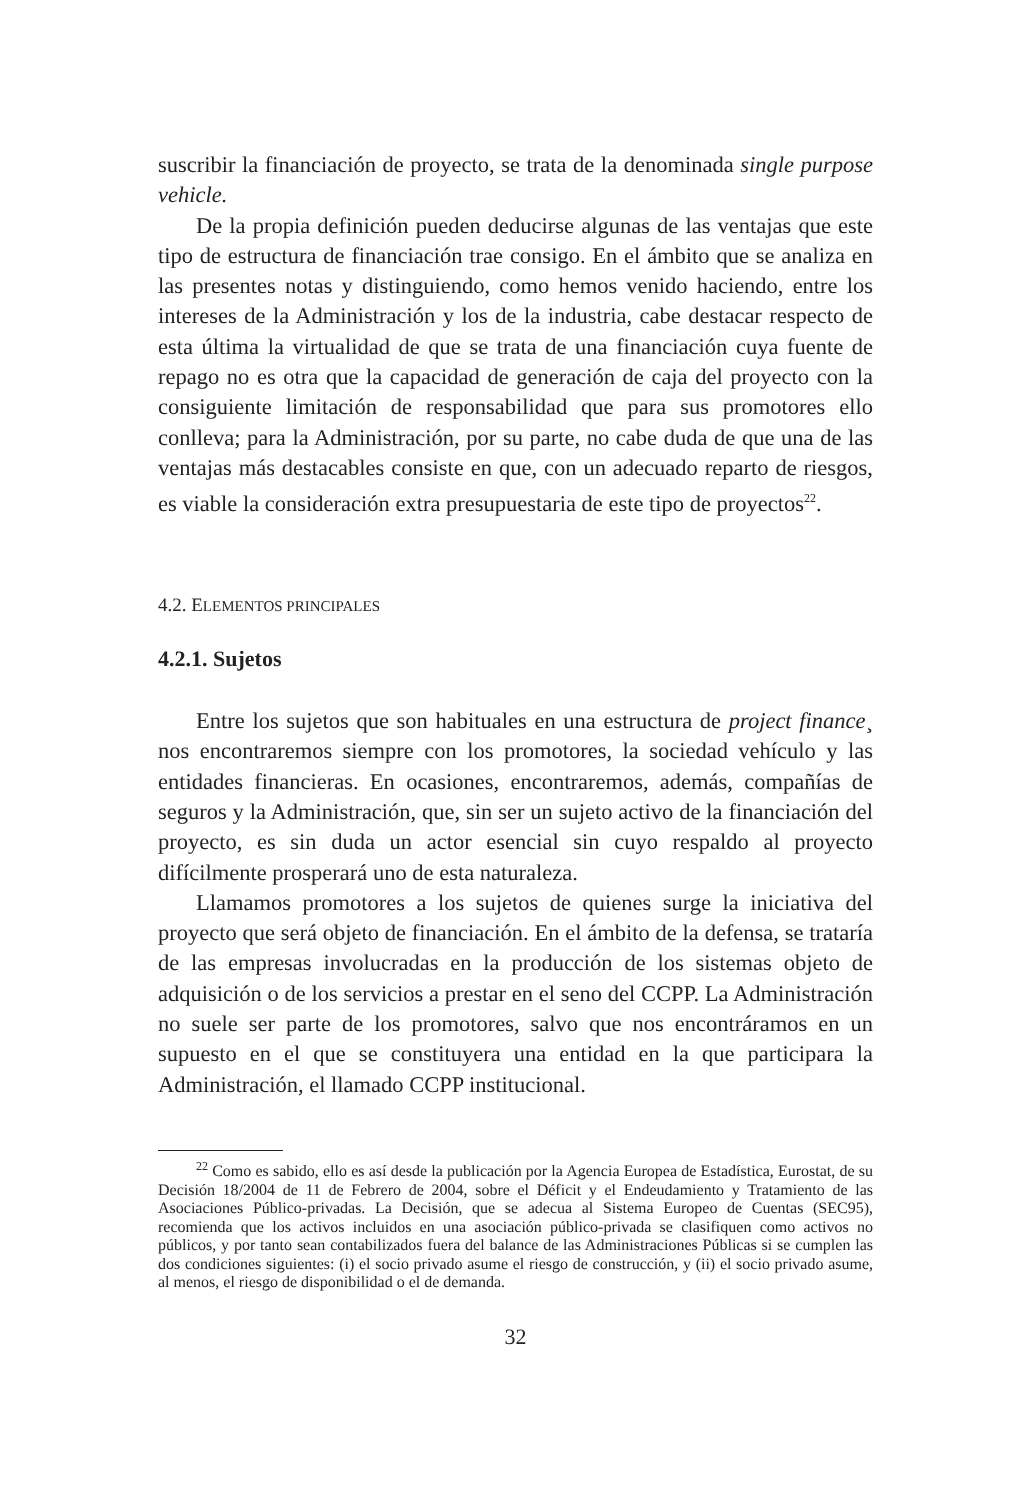suscribir la financiación de proyecto, se trata de la denominada single purpose vehicle.
De la propia definición pueden deducirse algunas de las ventajas que este tipo de estructura de financiación trae consigo. En el ámbito que se analiza en las presentes notas y distinguiendo, como hemos venido haciendo, entre los intereses de la Administración y los de la industria, cabe destacar respecto de esta última la virtualidad de que se trata de una financiación cuya fuente de repago no es otra que la capacidad de generación de caja del proyecto con la consiguiente limitación de responsabilidad que para sus promotores ello conlleva; para la Administración, por su parte, no cabe duda de que una de las ventajas más destacables consiste en que, con un adecuado reparto de riesgos, es viable la consideración extra presupuestaria de este tipo de proyectos<sup>22</sup>.
4.2. ELEMENTOS PRINCIPALES
4.2.1. Sujetos
Entre los sujetos que son habituales en una estructura de project finance¸ nos encontraremos siempre con los promotores, la sociedad vehículo y las entidades financieras. En ocasiones, encontraremos, además, compañías de seguros y la Administración, que, sin ser un sujeto activo de la financiación del proyecto, es sin duda un actor esencial sin cuyo respaldo al proyecto difícilmente prosperará uno de esta naturaleza.
Llamamos promotores a los sujetos de quienes surge la iniciativa del proyecto que será objeto de financiación. En el ámbito de la defensa, se trataría de las empresas involucradas en la producción de los sistemas objeto de adquisición o de los servicios a prestar en el seno del CCPP. La Administración no suele ser parte de los promotores, salvo que nos encontráramos en un supuesto en el que se constituyera una entidad en la que participara la Administración, el llamado CCPP institucional.
<sup>22</sup> Como es sabido, ello es así desde la publicación por la Agencia Europea de Estadística, Eurostat, de su Decisión 18/2004 de 11 de Febrero de 2004, sobre el Déficit y el Endeudamiento y Tratamiento de las Asociaciones Público-privadas. La Decisión, que se adecua al Sistema Europeo de Cuentas (SEC95), recomienda que los activos incluidos en una asociación público-privada se clasifiquen como activos no públicos, y por tanto sean contabilizados fuera del balance de las Administraciones Públicas si se cumplen las dos condiciones siguientes: (i) el socio privado asume el riesgo de construcción, y (ii) el socio privado asume, al menos, el riesgo de disponibilidad o el de demanda.
32